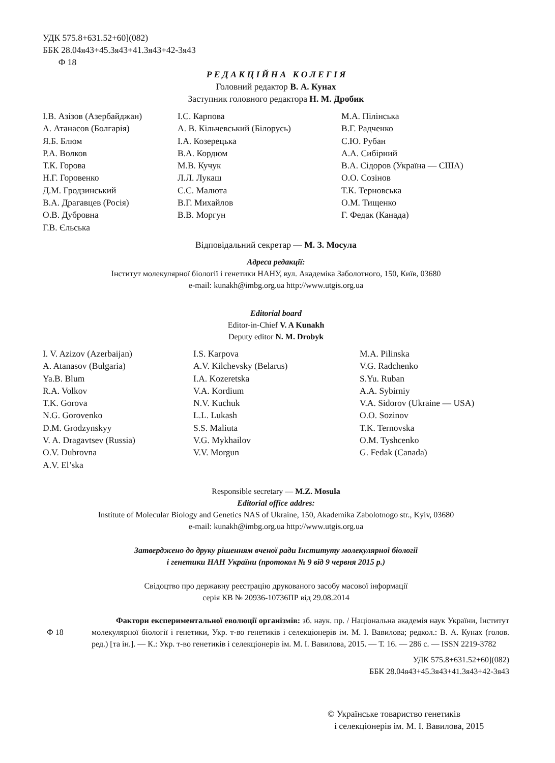УДК 575.8+631.52+60](082)
ББК 28.04я43+45.3я43+41.3я43+42-3я43
Ф 18
Р Е Д А К Ц І Й Н А К О Л Е Г І Я
Головний редактор В. А. Кунах
Заступник головного редактора Н. М. Дробик
І.В. Азізов (Азербайджан)
А. Атанасов (Болгарія)
Я.Б. Блюм
Р.А. Волков
Т.К. Горова
Н.Г. Горовенко
Д.М. Гродзинський
В.А. Драгавцев (Росія)
О.В. Дубровна
Г.В. Єльська
І.С. Карпова
А. В. Кільчевський (Білорусь)
І.А. Козерецька
В.А. Кордюм
М.В. Кучук
Л.Л. Лукаш
С.С. Малюта
В.Г. Михайлов
В.В. Моргун
М.А. Пілінська
В.Г. Радченко
С.Ю. Рубан
А.А. Сибірний
В.А. Сідоров (Україна — США)
О.О. Созінов
Т.К. Терновська
О.М. Тищенко
Г. Федак (Канада)
Відповідальний секретар — М. З. Мосула
Адреса редакції:
Інститут молекулярної біології і генетики НАНУ, вул. Академіка Заболотного, 150, Київ, 03680
e-mail: kunakh@imbg.org.ua http://www.utgis.org.ua
Editorial board
Editor-in-Chief V. A Kunakh
Deputy editor N. M. Drobyk
I. V. Azizov (Azerbaijan)
A. Atanasov (Bulgaria)
Ya.B. Blum
R.A. Volkov
T.K. Gorova
N.G. Gorovenko
D.M. Grodzynskyy
V. A. Dragavtsev (Russia)
O.V. Dubrovna
A.V. El’ska
I.S. Karpova
A.V. Kilchevsky (Belarus)
I.A. Kozeretska
V.A. Kordium
N.V. Kuchuk
L.L. Lukash
S.S. Maliuta
V.G. Mykhailov
V.V. Morgun
M.A. Pilinska
V.G. Radchenko
S.Yu. Ruban
A.A. Sybirniy
V.A. Sidorov (Ukraine — USA)
O.O. Sozinov
T.K. Ternovska
O.M. Tyshcenko
G. Fedak (Canada)
Responsible secretary — M.Z. Mosula
Editorial office addres:
Institute of Molecular Biology and Genetics NAS of Ukraine, 150, Akademika Zabolotnogo str., Kyiv, 03680
e-mail: kunakh@imbg.org.ua http://www.utgis.org.ua
Затверджено до друку рішенням вченої ради Інституту молекулярної біології
і генетики НАН України (протокол № 9 від 9 червня 2015 р.)
Свідоцтво про державну реєстрацію друкованого засобу масової інформації
серія КВ № 20936-10736ПР від 29.08.2014
Ф 18
Фактори експериментальної еволюції організмів: зб. наук. пр. / Національна академія наук України, Інститут молекулярної біології і генетики, Укр. т-во генетиків і селекціонерів ім. М. І. Вавилова; редкол.: В. А. Кунах (голов. ред.) [та ін.]. — К.: Укр. т-во генетиків і селекціонерів ім. М. І. Вавилова, 2015. — Т. 16. — 286 с. — ISSN 2219-3782
УДК 575.8+631.52+60](082)
ББК 28.04я43+45.3я43+41.3я43+42-3я43
© Українське товариство генетиків
і селекціонерів ім. М. І. Вавилова, 2015